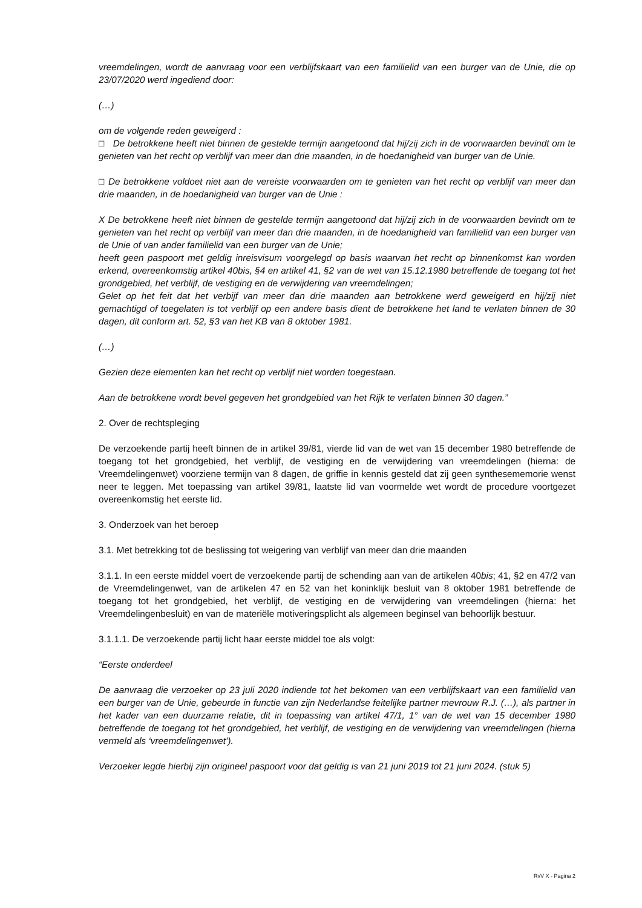vreemdelingen, wordt de aanvraag voor een verblijfskaart van een familielid van een burger van de Unie, die op 23/07/2020 werd ingediend door:
(…)
om de volgende reden geweigerd :
□ De betrokkene heeft niet binnen de gestelde termijn aangetoond dat hij/zij zich in de voorwaarden bevindt om te genieten van het recht op verblijf van meer dan drie maanden, in de hoedanigheid van burger van de Unie.
□ De betrokkene voldoet niet aan de vereiste voorwaarden om te genieten van het recht op verblijf van meer dan drie maanden, in de hoedanigheid van burger van de Unie :
X De betrokkene heeft niet binnen de gestelde termijn aangetoond dat hij/zij zich in de voorwaarden bevindt om te genieten van het recht op verblijf van meer dan drie maanden, in de hoedanigheid van familielid van een burger van de Unie of van ander familielid van een burger van de Unie;
heeft geen paspoort met geldig inreisvisum voorgelegd op basis waarvan het recht op binnenkomst kan worden erkend, overeenkomstig artikel 40bis, §4 en artikel 41, §2 van de wet van 15.12.1980 betreffende de toegang tot het grondgebied, het verblijf, de vestiging en de verwijdering van vreemdelingen;
Gelet op het feit dat het verbijf van meer dan drie maanden aan betrokkene werd geweigerd en hij/zij niet gemachtigd of toegelaten is tot verblijf op een andere basis dient de betrokkene het land te verlaten binnen de 30 dagen, dit conform art. 52, §3 van het KB van 8 oktober 1981.
(…)
Gezien deze elementen kan het recht op verblijf niet worden toegestaan.
Aan de betrokkene wordt bevel gegeven het grondgebied van het Rijk te verlaten binnen 30 dagen.”
2. Over de rechtspleging
De verzoekende partij heeft binnen de in artikel 39/81, vierde lid van de wet van 15 december 1980 betreffende de toegang tot het grondgebied, het verblijf, de vestiging en de verwijdering van vreemdelingen (hierna: de Vreemdelingenwet) voorziene termijn van 8 dagen, de griffie in kennis gesteld dat zij geen synthesememorie wenst neer te leggen. Met toepassing van artikel 39/81, laatste lid van voormelde wet wordt de procedure voortgezet overeenkomstig het eerste lid.
3. Onderzoek van het beroep
3.1. Met betrekking tot de beslissing tot weigering van verblijf van meer dan drie maanden
3.1.1. In een eerste middel voert de verzoekende partij de schending aan van de artikelen 40bis; 41, §2 en 47/2 van de Vreemdelingenwet, van de artikelen 47 en 52 van het koninklijk besluit van 8 oktober 1981 betreffende de toegang tot het grondgebied, het verblijf, de vestiging en de verwijdering van vreemdelingen (hierna: het Vreemdelingenbesluit) en van de materiële motiveringsplicht als algemeen beginsel van behoorlijk bestuur.
3.1.1.1. De verzoekende partij licht haar eerste middel toe als volgt:
“Eerste onderdeel
De aanvraag die verzoeker op 23 juli 2020 indiende tot het bekomen van een verblijfskaart van een familielid van een burger van de Unie, gebeurde in functie van zijn Nederlandse feitelijke partner mevrouw R.J. (…), als partner in het kader van een duurzame relatie, dit in toepassing van artikel 47/1, 1° van de wet van 15 december 1980 betreffende de toegang tot het grondgebied, het verblijf, de vestiging en de verwijdering van vreemdelingen (hierna vermeld als ‘vreemdelingenwet’).
Verzoeker legde hierbij zijn origineel paspoort voor dat geldig is van 21 juni 2019 tot 21 juni 2024. (stuk 5)
RvV X - Pagina 2